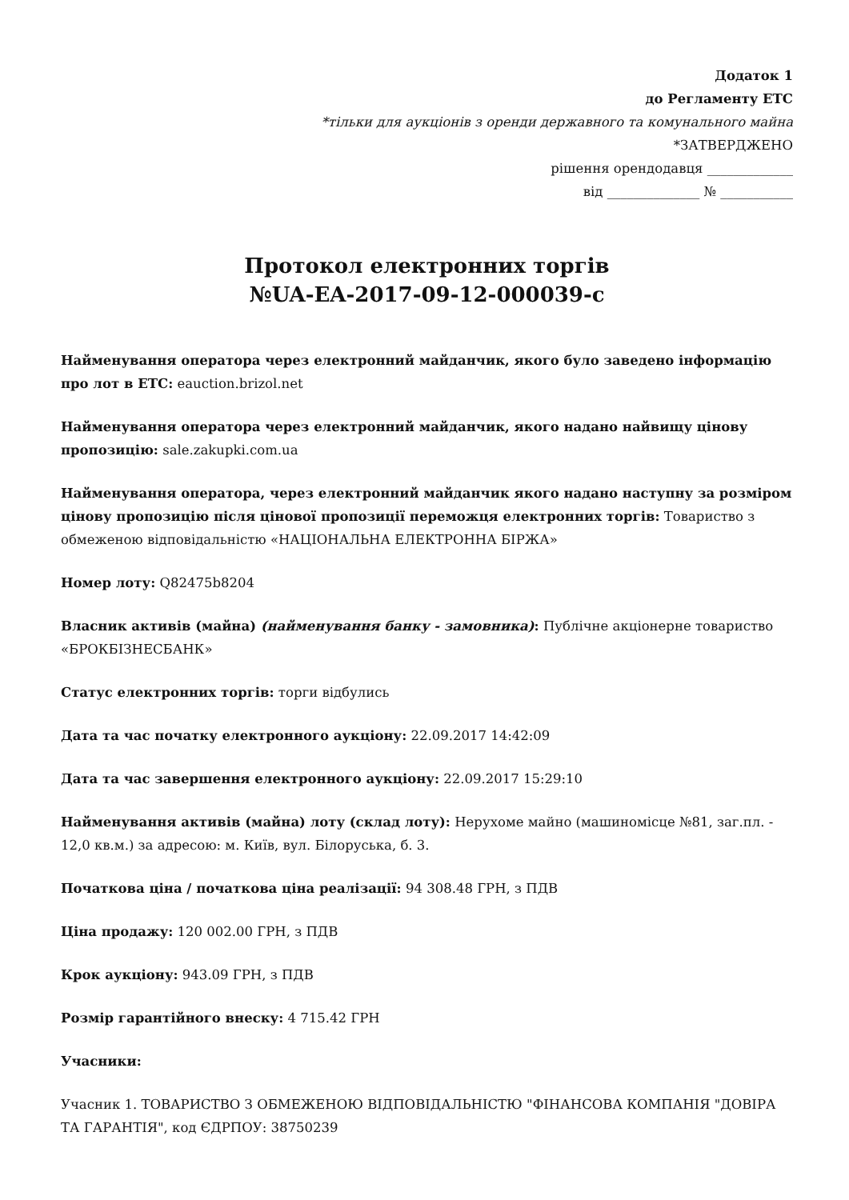Додаток 1
до Регламенту ЕТС
*тільки для аукціонів з оренди державного та комунального майна
*ЗАТВЕРДЖЕНО
рішення орендодавця _____________
від ______________ № ___________
Протокол електронних торгів
№UA-EA-2017-09-12-000039-c
Найменування оператора через електронний майданчик, якого було заведено інформацію про лот в ЕТС: eauction.brizol.net
Найменування оператора через електронний майданчик, якого надано найвищу цінову пропозицію: sale.zakupki.com.ua
Найменування оператора, через електронний майданчик якого надано наступну за розміром цінову пропозицію після цінової пропозиції переможця електронних торгів: Товариство з обмеженою відповідальністю «НАЦІОНАЛЬНА ЕЛЕКТРОННА БІРЖА»
Номер лоту: Q82475b8204
Власник активів (майна) (найменування банку - замовника): Публічне акціонерне товариство «БРОКБІЗНЕСБАНК»
Статус електронних торгів: торги відбулись
Дата та час початку електронного аукціону: 22.09.2017 14:42:09
Дата та час завершення електронного аукціону: 22.09.2017 15:29:10
Найменування активів (майна) лоту (склад лоту): Нерухоме майно (машиномісце №81, заг.пл. - 12,0 кв.м.) за адресою: м. Київ, вул. Білоруська, б. 3.
Початкова ціна / початкова ціна реалізації: 94 308.48 ГРН, з ПДВ
Ціна продажу: 120 002.00 ГРН, з ПДВ
Крок аукціону: 943.09 ГРН, з ПДВ
Розмір гарантійного внеску: 4 715.42 ГРН
Учасники:
Учасник 1. ТОВАРИСТВО З ОБМЕЖЕНОЮ ВІДПОВІДАЛЬНІСТЮ "ФІНАНСОВА КОМПАНІЯ "ДОВІРА ТА ГАРАНТІЯ", код ЄДРПОУ: 38750239